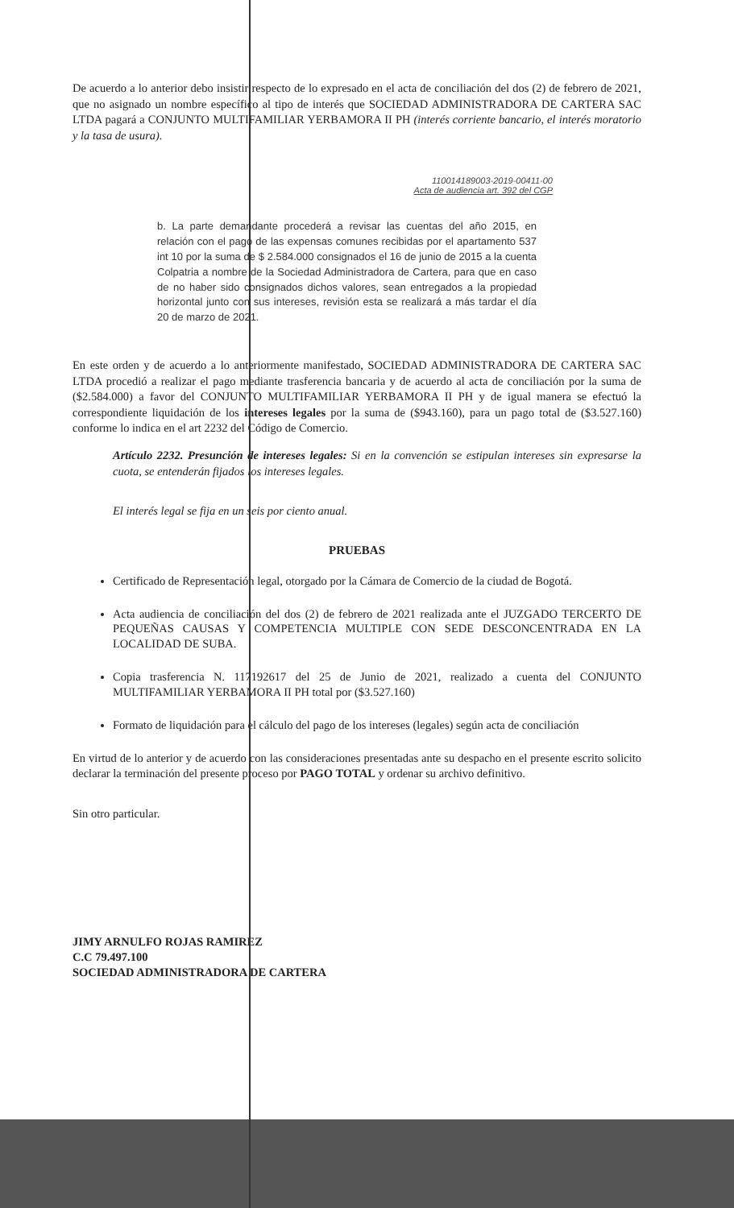De acuerdo a lo anterior debo insistir respecto de lo expresado en el acta de conciliación del dos (2) de febrero de 2021, que no asignado un nombre específico al tipo de interés que SOCIEDAD ADMINISTRADORA DE CARTERA SAC LTDA pagará a CONJUNTO MULTIFAMILIAR YERBAMORA II PH (interés corriente bancario, el interés moratorio y la tasa de usura).
110014189003-2019-00411-00
Acta de audiencia art. 392 del CGP
b. La parte demandante procederá a revisar las cuentas del año 2015, en relación con el pago de las expensas comunes recibidas por el apartamento 537 int 10 por la suma de $ 2.584.000 consignados el 16 de junio de 2015 a la cuenta Colpatria a nombre de la Sociedad Administradora de Cartera, para que en caso de no haber sido consignados dichos valores, sean entregados a la propiedad horizontal junto con sus intereses, revisión esta se realizará a más tardar el día 20 de marzo de 2021.
En este orden y de acuerdo a lo anteriormente manifestado, SOCIEDAD ADMINISTRADORA DE CARTERA SAC LTDA procedió a realizar el pago mediante trasferencia bancaria y de acuerdo al acta de conciliación por la suma de ($2.584.000) a favor del CONJUNTO MULTIFAMILIAR YERBAMORA II PH y de igual manera se efectuó la correspondiente liquidación de los intereses legales por la suma de ($943.160), para un pago total de ($3.527.160) conforme lo indica en el art 2232 del Código de Comercio.
Artículo 2232. Presunción de intereses legales: Si en la convención se estipulan intereses sin expresarse la cuota, se entenderán fijados los intereses legales.
El interés legal se fija en un seis por ciento anual.
PRUEBAS
Certificado de Representación legal, otorgado por la Cámara de Comercio de la ciudad de Bogotá.
Acta audiencia de conciliación del dos (2) de febrero de 2021 realizada ante el JUZGADO TERCERTO DE PEQUEÑAS CAUSAS Y COMPETENCIA MULTIPLE CON SEDE DESCONCENTRADA EN LA LOCALIDAD DE SUBA.
Copia trasferencia N. 117192617 del 25 de Junio de 2021, realizado a cuenta del CONJUNTO MULTIFAMILIAR YERBAMORA II PH total por ($3.527.160)
Formato de liquidación para el cálculo del pago de los intereses (legales) según acta de conciliación
En virtud de lo anterior y de acuerdo con las consideraciones presentadas ante su despacho en el presente escrito solicito declarar la terminación del presente proceso por PAGO TOTAL y ordenar su archivo definitivo.
Sin otro particular.
JIMY ARNULFO ROJAS RAMIREZ
C.C 79.497.100
SOCIEDAD ADMINISTRADORA DE CARTERA